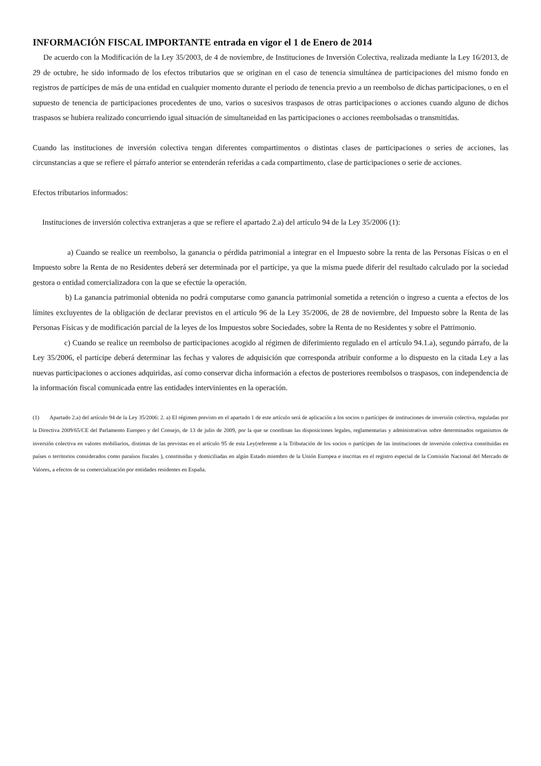INFORMACIÓN FISCAL IMPORTANTE entrada en vigor el 1 de Enero de 2014
De acuerdo con la Modificación de la Ley 35/2003, de 4 de noviembre, de Instituciones de Inversión Colectiva, realizada mediante la Ley 16/2013, de 29 de octubre, he sido informado de los efectos tributarios que se originan en el caso de tenencia simultánea de participaciones del mismo fondo en registros de partícipes de más de una entidad en cualquier momento durante el periodo de tenencia previo a un reembolso de dichas participaciones, o en el supuesto de tenencia de participaciones procedentes de uno, varios o sucesivos traspasos de otras participaciones o acciones cuando alguno de dichos traspasos se hubiera realizado concurriendo igual situación de simultaneidad en las participaciones o acciones reembolsadas o transmitidas.
Cuando las instituciones de inversión colectiva tengan diferentes compartimentos o distintas clases de participaciones o series de acciones, las circunstancias a que se refiere el párrafo anterior se entenderán referidas a cada compartimento, clase de participaciones o serie de acciones.
Efectos tributarios informados:
Instituciones de inversión colectiva extranjeras a que se refiere el apartado 2.a) del artículo 94 de la Ley 35/2006 (1):
a) Cuando se realice un reembolso, la ganancia o pérdida patrimonial a integrar en el Impuesto sobre la renta de las Personas Físicas o en el Impuesto sobre la Renta de no Residentes deberá ser determinada por el partícipe, ya que la misma puede diferir del resultado calculado por la sociedad gestora o entidad comercializadora con la que se efectúe la operación.
b) La ganancia patrimonial obtenida no podrá computarse como ganancia patrimonial sometida a retención o ingreso a cuenta a efectos de los límites excluyentes de la obligación de declarar previstos en el artículo 96 de la Ley 35/2006, de 28 de noviembre, del Impuesto sobre la Renta de las Personas Físicas y de modificación parcial de la leyes de los Impuestos sobre Sociedades, sobre la Renta de no Residentes y sobre el Patrimonio.
c) Cuando se realice un reembolso de participaciones acogido al régimen de diferimiento regulado en el artículo 94.1.a), segundo párrafo, de la Ley 35/2006, el partícipe deberá determinar las fechas y valores de adquisición que corresponda atribuir conforme a lo dispuesto en la citada Ley a las nuevas participaciones o acciones adquiridas, así como conservar dicha información a efectos de posteriores reembolsos o traspasos, con independencia de la información fiscal comunicada entre las entidades intervinientes en la operación.
(1) Apartado 2.a) del artículo 94 de la Ley 35/2006: 2. a) El régimen previsto en el apartado 1 de este artículo será de aplicación a los socios o partícipes de instituciones de inversión colectiva, reguladas por la Directiva 2009/65/CE del Parlamento Europeo y del Consejo, de 13 de julio de 2009, por la que se coordinan las disposiciones legales, reglamentarias y administrativas sobre determinados organismos de inversión colectiva en valores mobiliarios, distintas de las previstas en el artículo 95 de esta Ley(referente a la Tributación de los socios o partícipes de las instituciones de inversión colectiva constituidas en países o territorios considerados como paraísos fiscales ), constituidas y domiciliadas en algún Estado miembro de la Unión Europea e inscritas en el registro especial de la Comisión Nacional del Mercado de Valores, a efectos de su comercialización por entidades residentes en España.